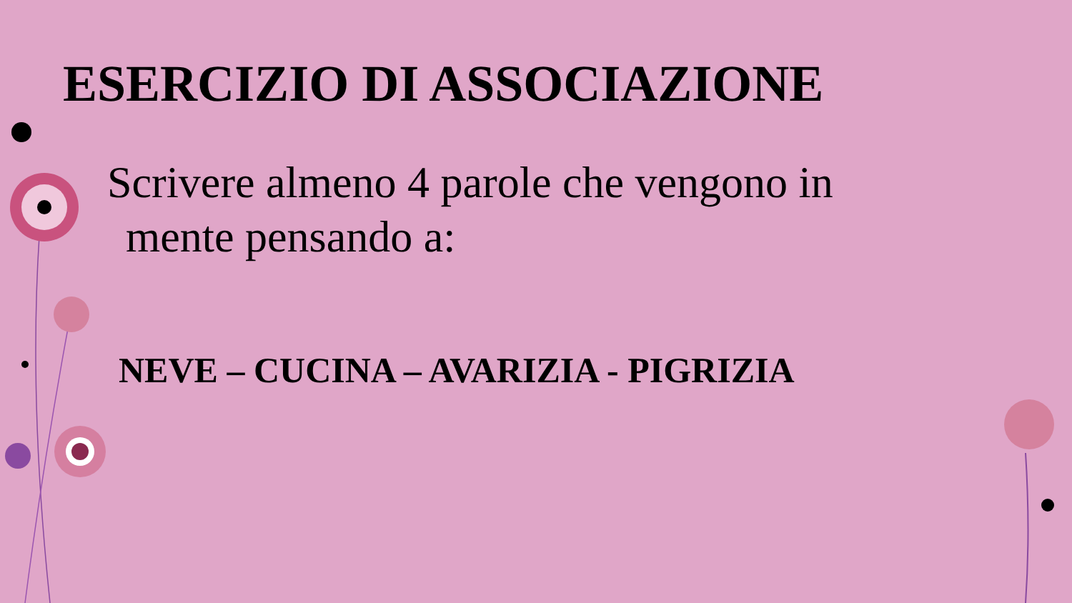ESERCIZIO DI ASSOCIAZIONE
Scrivere almeno 4 parole che vengono in
mente pensando a:
NEVE – CUCINA – AVARIZIA - PIGRIZIA